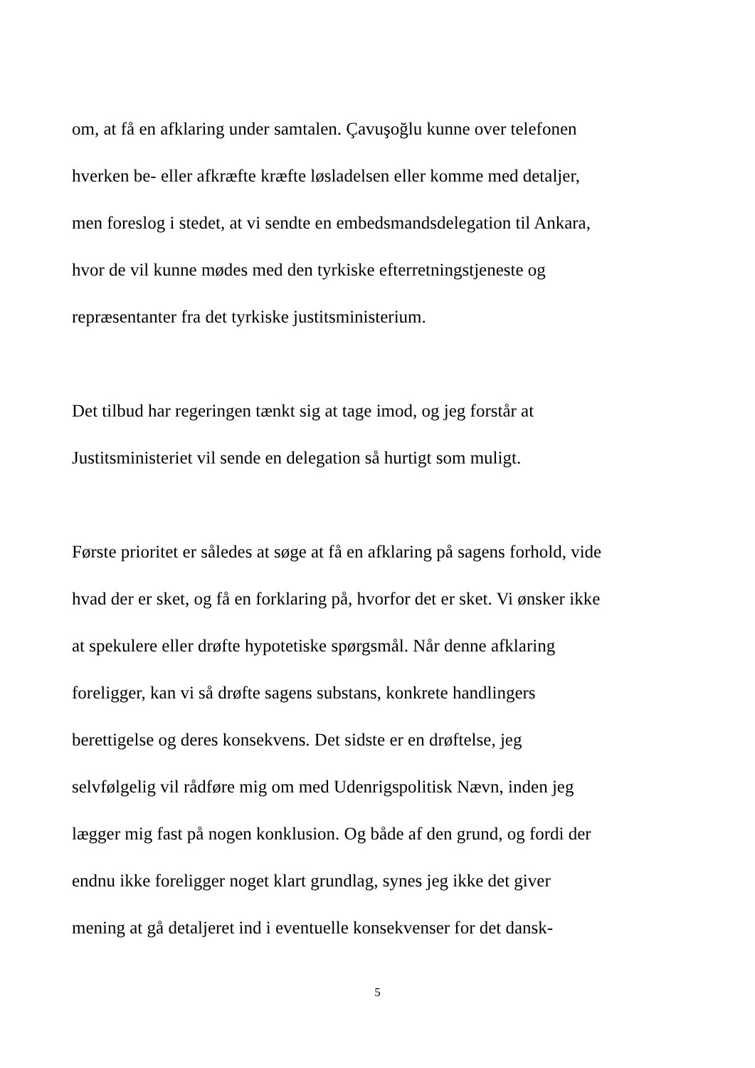om, at få en afklaring under samtalen. Çavuşoğlu kunne over telefonen
hverken be- eller afkræfte kræfte løsladelsen eller komme med detaljer,
men foreslog i stedet, at vi sendte en embedsmandsdelegation til Ankara,
hvor de vil kunne mødes med den tyrkiske efterretningstjeneste og
repræsentanter fra det tyrkiske justitsministerium.
Det tilbud har regeringen tænkt sig at tage imod, og jeg forstår at
Justitsministeriet vil sende en delegation så hurtigt som muligt.
Første prioritet er således at søge at få en afklaring på sagens forhold, vide
hvad der er sket, og få en forklaring på, hvorfor det er sket. Vi ønsker ikke
at spekulere eller drøfte hypotetiske spørgsmål. Når denne afklaring
foreligger, kan vi så drøfte sagens substans, konkrete handlingers
berettigelse og deres konsekvens. Det sidste er en drøftelse, jeg
selvfølgelig vil rådføre mig om med Udenrigspolitisk Nævn, inden jeg
lægger mig fast på nogen konklusion. Og både af den grund, og fordi der
endnu ikke foreligger noget klart grundlag, synes jeg ikke det giver
mening at gå detaljeret ind i eventuelle konsekvenser for det dansk-
5